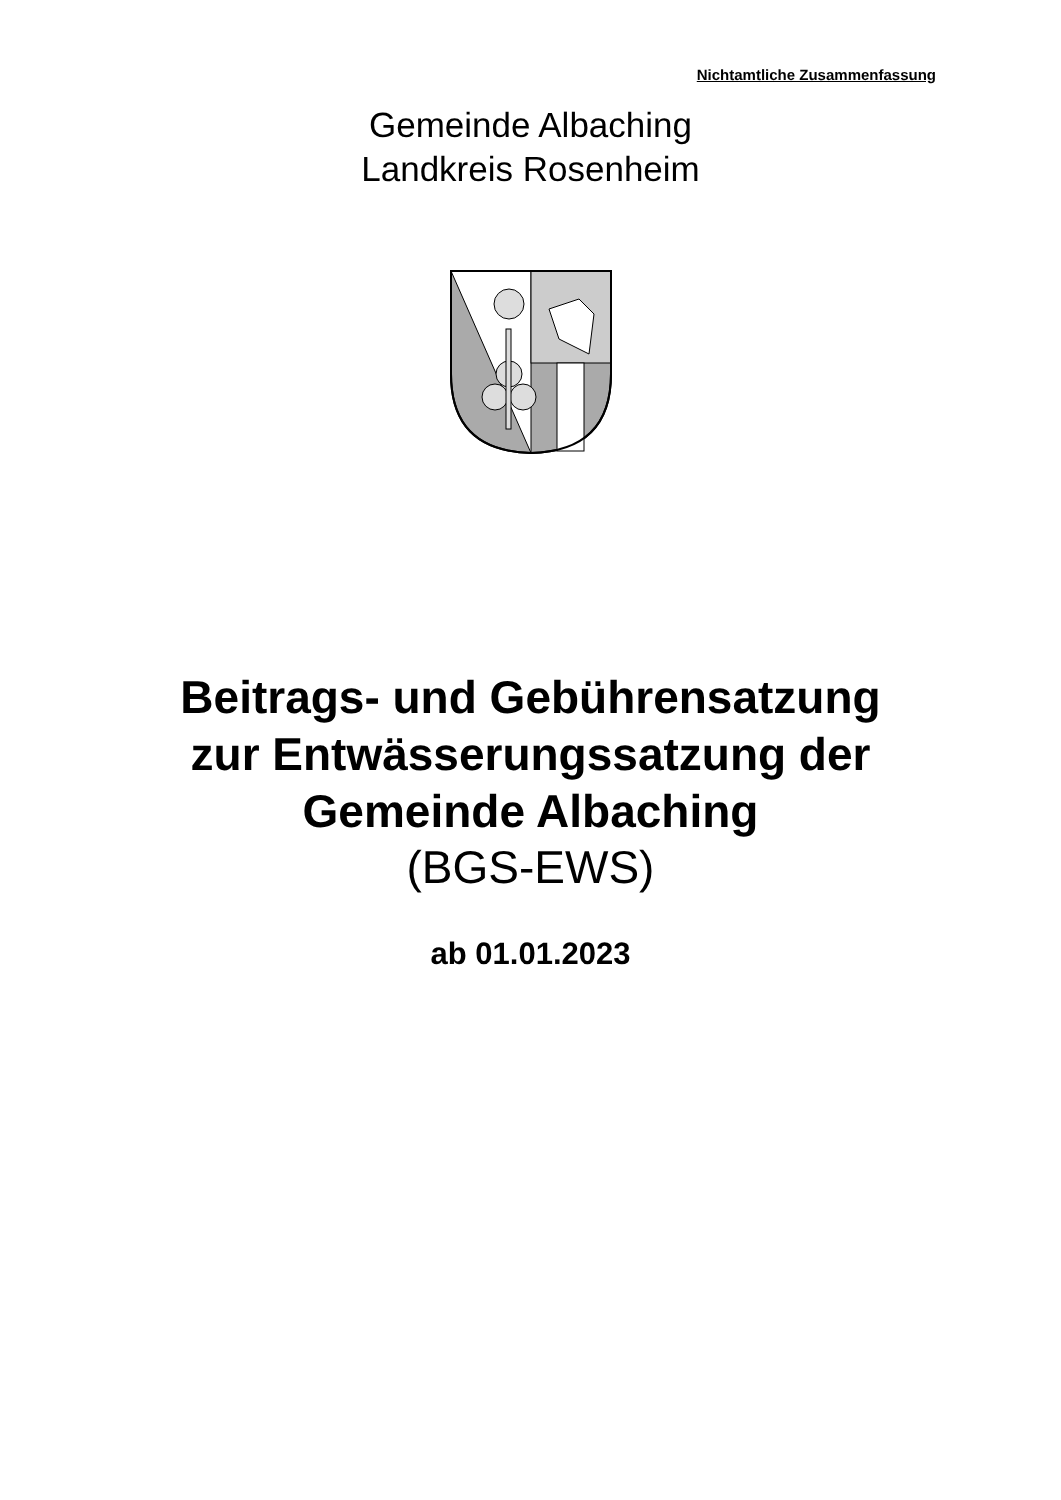Nichtamtliche Zusammenfassung
Gemeinde Albaching
Landkreis Rosenheim
Beitrags- und Gebührensatzung
zur Entwässerungssatzung der
Gemeinde Albaching
(BGS-EWS)
ab 01.01.2023